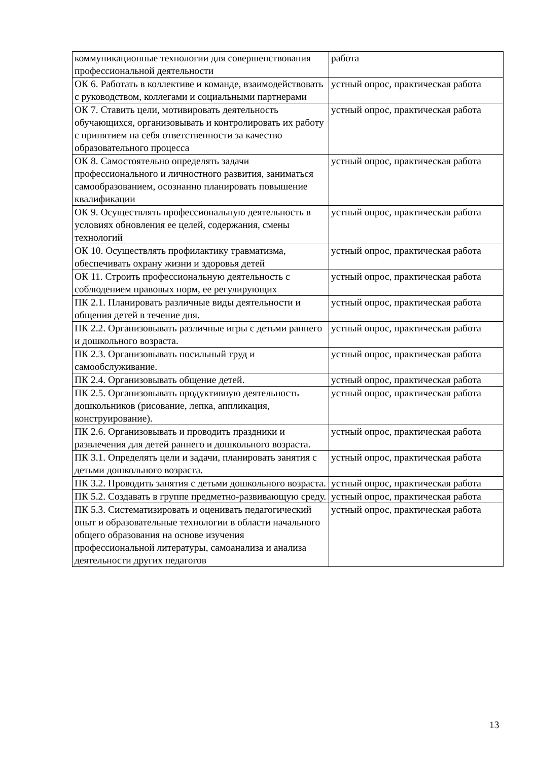| коммуникационные технологии для совершенствования профессиональной деятельности | работа |
| ОК 6. Работать в коллективе и команде, взаимодействовать с руководством, коллегами и социальными партнерами | устный опрос, практическая работа |
| ОК 7. Ставить цели, мотивировать деятельность обучающихся, организовывать и контролировать их работу с принятием на себя ответственности за качество образовательного процесса | устный опрос, практическая работа |
| ОК 8. Самостоятельно определять задачи профессионального и личностного развития, заниматься самообразованием, осознанно планировать повышение квалификации | устный опрос, практическая работа |
| ОК 9. Осуществлять профессиональную деятельность в условиях обновления ее целей, содержания, смены технологий | устный опрос, практическая работа |
| ОК 10. Осуществлять профилактику травматизма, обеспечивать охрану жизни и здоровья детей | устный опрос, практическая работа |
| ОК 11. Строить профессиональную деятельность с соблюдением правовых норм, ее регулирующих | устный опрос, практическая работа |
| ПК 2.1. Планировать различные виды деятельности и общения детей в течение дня. | устный опрос, практическая работа |
| ПК 2.2. Организовывать различные игры с детьми раннего и дошкольного возраста. | устный опрос, практическая работа |
| ПК 2.3. Организовывать посильный труд и самообслуживание. | устный опрос, практическая работа |
| ПК 2.4. Организовывать общение детей. | устный опрос, практическая работа |
| ПК 2.5. Организовывать продуктивную деятельность дошкольников (рисование, лепка, аппликация, конструирование). | устный опрос, практическая работа |
| ПК 2.6. Организовывать и проводить праздники и развлечения для детей раннего и дошкольного возраста. | устный опрос, практическая работа |
| ПК 3.1. Определять цели и задачи, планировать занятия с детьми дошкольного возраста. | устный опрос, практическая работа |
| ПК 3.2. Проводить занятия с детьми дошкольного возраста. | устный опрос, практическая работа |
| ПК 5.2. Создавать в группе предметно-развивающую среду. | устный опрос, практическая работа |
| ПК 5.3. Систематизировать и оценивать педагогический опыт и образовательные технологии в области начального общего образования на основе изучения профессиональной литературы, самоанализа и анализа деятельности других педагогов | устный опрос, практическая работа |
13